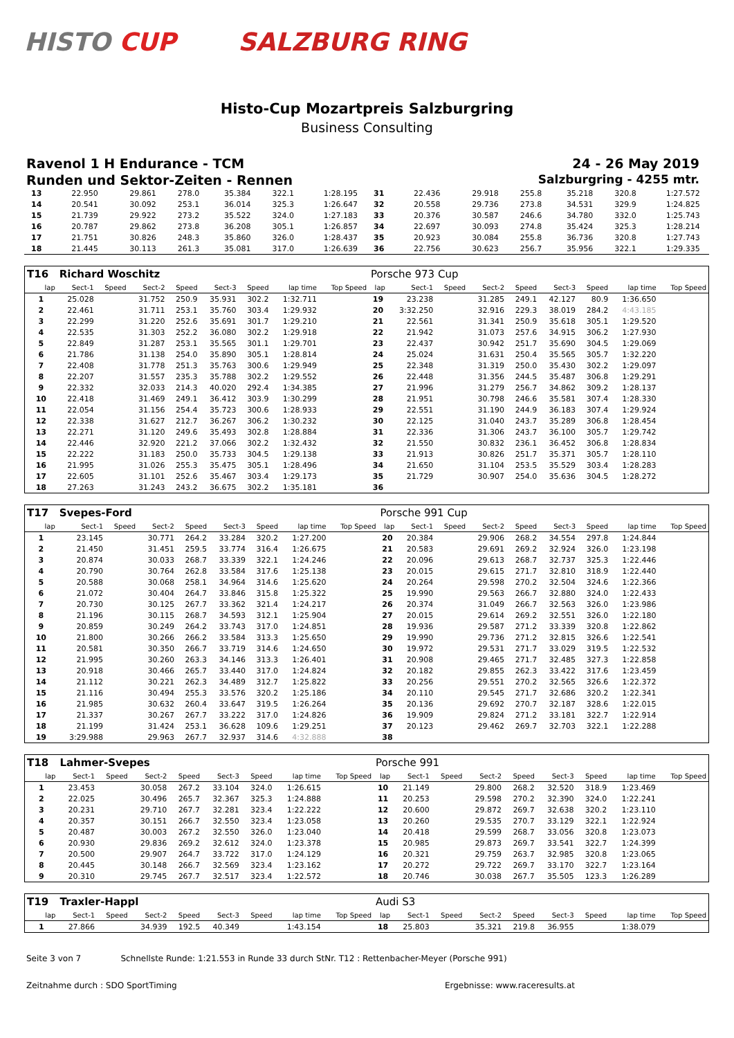HISTO CUP SALZBURG RING
Histo-Cup Mozartpreis Salzburgring
Business Consulting
Ravenol 1 H Endurance - TCM 24 - 26 May 2019
Runden und Sektor-Zeiten - Rennen
Salzburgring - 4255 mtr.
| 13 | 22.950 | | 29.861 | 278.0 | 35.384 | 322.1 | 1:28.195 | | 31 | 22.436 | | 29.918 | 255.8 | 35.218 | 320.8 | 1:27.572 | |
| 14 | 20.541 | | 30.092 | 253.1 | 36.014 | 325.3 | 1:26.647 | | 32 | 20.558 | | 29.736 | 273.8 | 34.531 | 329.9 | 1:24.825 | |
| 15 | 21.739 | | 29.922 | 273.2 | 35.522 | 324.0 | 1:27.183 | | 33 | 20.376 | | 30.587 | 246.6 | 34.780 | 332.0 | 1:25.743 | |
| 16 | 20.787 | | 29.862 | 273.8 | 36.208 | 305.1 | 1:26.857 | | 34 | 22.697 | | 30.093 | 274.8 | 35.424 | 325.3 | 1:28.214 | |
| 17 | 21.751 | | 30.826 | 248.3 | 35.860 | 326.0 | 1:28.437 | | 35 | 20.923 | | 30.084 | 255.8 | 36.736 | 320.8 | 1:27.743 | |
| 18 | 21.445 | | 30.113 | 261.3 | 35.081 | 317.0 | 1:26.639 | | 36 | 22.756 | | 30.623 | 256.7 | 35.956 | 322.1 | 1:29.335 | |
| T16 | Richard Woschitz | | | | | | | | Porsche 973 Cup | | | | | | | | |
| lap | Sect-1 | Speed | Sect-2 | Speed | Sect-3 | Speed | lap time | Top Speed | lap | Sect-1 | Speed | Sect-2 | Speed | Sect-3 | Speed | lap time | Top Speed |
| 1 | 25.028 | | 31.752 | 250.9 | 35.931 | 302.2 | 1:32.711 | | 19 | 23.238 | | 31.285 | 249.1 | 42.127 | 80.9 | 1:36.650 | |
| 2 | 22.461 | | 31.711 | 253.1 | 35.760 | 303.4 | 1:29.932 | | 20 | 3:32.250 | | 32.916 | 229.3 | 38.019 | 284.2 | 4:43.185 | |
| 3 | 22.299 | | 31.220 | 252.6 | 35.691 | 301.7 | 1:29.210 | | 21 | 22.561 | | 31.341 | 250.9 | 35.618 | 305.1 | 1:29.520 | |
| 4 | 22.535 | | 31.303 | 252.2 | 36.080 | 302.2 | 1:29.918 | | 22 | 21.942 | | 31.073 | 257.6 | 34.915 | 306.2 | 1:27.930 | |
| 5 | 22.849 | | 31.287 | 253.1 | 35.565 | 301.1 | 1:29.701 | | 23 | 22.437 | | 30.942 | 251.7 | 35.690 | 304.5 | 1:29.069 | |
| 6 | 21.786 | | 31.138 | 254.0 | 35.890 | 305.1 | 1:28.814 | | 24 | 25.024 | | 31.631 | 250.4 | 35.565 | 305.7 | 1:32.220 | |
| 7 | 22.408 | | 31.778 | 251.3 | 35.763 | 300.6 | 1:29.949 | | 25 | 22.348 | | 31.319 | 250.0 | 35.430 | 302.2 | 1:29.097 | |
| 8 | 22.207 | | 31.557 | 235.3 | 35.788 | 302.2 | 1:29.552 | | 26 | 22.448 | | 31.356 | 244.5 | 35.487 | 306.8 | 1:29.291 | |
| 9 | 22.332 | | 32.033 | 214.3 | 40.020 | 292.4 | 1:34.385 | | 27 | 21.996 | | 31.279 | 256.7 | 34.862 | 309.2 | 1:28.137 | |
| 10 | 22.418 | | 31.469 | 249.1 | 36.412 | 303.9 | 1:30.299 | | 28 | 21.951 | | 30.798 | 246.6 | 35.581 | 307.4 | 1:28.330 | |
| 11 | 22.054 | | 31.156 | 254.4 | 35.723 | 300.6 | 1:28.933 | | 29 | 22.551 | | 31.190 | 244.9 | 36.183 | 307.4 | 1:29.924 | |
| 12 | 22.338 | | 31.627 | 212.7 | 36.267 | 306.2 | 1:30.232 | | 30 | 22.125 | | 31.040 | 243.7 | 35.289 | 306.8 | 1:28.454 | |
| 13 | 22.271 | | 31.120 | 249.6 | 35.493 | 302.8 | 1:28.884 | | 31 | 22.336 | | 31.306 | 243.7 | 36.100 | 305.7 | 1:29.742 | |
| 14 | 22.446 | | 32.920 | 221.2 | 37.066 | 302.2 | 1:32.432 | | 32 | 21.550 | | 30.832 | 236.1 | 36.452 | 306.8 | 1:28.834 | |
| 15 | 22.222 | | 31.183 | 250.0 | 35.733 | 304.5 | 1:29.138 | | 33 | 21.913 | | 30.826 | 251.7 | 35.371 | 305.7 | 1:28.110 | |
| 16 | 21.995 | | 31.026 | 255.3 | 35.475 | 305.1 | 1:28.496 | | 34 | 21.650 | | 31.104 | 253.5 | 35.529 | 303.4 | 1:28.283 | |
| 17 | 22.605 | | 31.101 | 252.6 | 35.467 | 303.4 | 1:29.173 | | 35 | 21.729 | | 30.907 | 254.0 | 35.636 | 304.5 | 1:28.272 | |
| 18 | 27.263 | | 31.243 | 243.2 | 36.675 | 302.2 | 1:35.181 | | 36 | | | | | | | | |
| T17 | Svepes-Ford | | | | | | | | Porsche 991 Cup | | | | | | | | |
| lap | Sect-1 | Speed | Sect-2 | Speed | Sect-3 | Speed | lap time | Top Speed | lap | Sect-1 | Speed | Sect-2 | Speed | Sect-3 | Speed | lap time | Top Speed |
| 1 | 23.145 | | 30.771 | 264.2 | 33.284 | 320.2 | 1:27.200 | | 20 | 20.384 | | 29.906 | 268.2 | 34.554 | 297.8 | 1:24.844 | |
| 2 | 21.450 | | 31.451 | 259.5 | 33.774 | 316.4 | 1:26.675 | | 21 | 20.583 | | 29.691 | 269.2 | 32.924 | 326.0 | 1:23.198 | |
| 3 | 20.874 | | 30.033 | 268.7 | 33.339 | 322.1 | 1:24.246 | | 22 | 20.096 | | 29.613 | 268.7 | 32.737 | 325.3 | 1:22.446 | |
| 4 | 20.790 | | 30.764 | 262.8 | 33.584 | 317.6 | 1:25.138 | | 23 | 20.015 | | 29.615 | 271.7 | 32.810 | 318.9 | 1:22.440 | |
| 5 | 20.588 | | 30.068 | 258.1 | 34.964 | 314.6 | 1:25.620 | | 24 | 20.264 | | 29.598 | 270.2 | 32.504 | 324.6 | 1:22.366 | |
| 6 | 21.072 | | 30.404 | 264.7 | 33.846 | 315.8 | 1:25.322 | | 25 | 19.990 | | 29.563 | 266.7 | 32.880 | 324.0 | 1:22.433 | |
| 7 | 20.730 | | 30.125 | 267.7 | 33.362 | 321.4 | 1:24.217 | | 26 | 20.374 | | 31.049 | 266.7 | 32.563 | 326.0 | 1:23.986 | |
| 8 | 21.196 | | 30.115 | 268.7 | 34.593 | 312.1 | 1:25.904 | | 27 | 20.015 | | 29.614 | 269.2 | 32.551 | 326.0 | 1:22.180 | |
| 9 | 20.859 | | 30.249 | 264.2 | 33.743 | 317.0 | 1:24.851 | | 28 | 19.936 | | 29.587 | 271.2 | 33.339 | 320.8 | 1:22.862 | |
| 10 | 21.800 | | 30.266 | 266.2 | 33.584 | 313.3 | 1:25.650 | | 29 | 19.990 | | 29.736 | 271.2 | 32.815 | 326.6 | 1:22.541 | |
| 11 | 20.581 | | 30.350 | 266.7 | 33.719 | 314.6 | 1:24.650 | | 30 | 19.972 | | 29.531 | 271.7 | 33.029 | 319.5 | 1:22.532 | |
| 12 | 21.995 | | 30.260 | 263.3 | 34.146 | 313.3 | 1:26.401 | | 31 | 20.908 | | 29.465 | 271.7 | 32.485 | 327.3 | 1:22.858 | |
| 13 | 20.918 | | 30.466 | 265.7 | 33.440 | 317.0 | 1:24.824 | | 32 | 20.182 | | 29.855 | 262.3 | 33.422 | 317.6 | 1:23.459 | |
| 14 | 21.112 | | 30.221 | 262.3 | 34.489 | 312.7 | 1:25.822 | | 33 | 20.256 | | 29.551 | 270.2 | 32.565 | 326.6 | 1:22.372 | |
| 15 | 21.116 | | 30.494 | 255.3 | 33.576 | 320.2 | 1:25.186 | | 34 | 20.110 | | 29.545 | 271.7 | 32.686 | 320.2 | 1:22.341 | |
| 16 | 21.985 | | 30.632 | 260.4 | 33.647 | 319.5 | 1:26.264 | | 35 | 20.136 | | 29.692 | 270.7 | 32.187 | 328.6 | 1:22.015 | |
| 17 | 21.337 | | 30.267 | 267.7 | 33.222 | 317.0 | 1:24.826 | | 36 | 19.909 | | 29.824 | 271.2 | 33.181 | 322.7 | 1:22.914 | |
| 18 | 21.199 | | 31.424 | 253.1 | 36.628 | 109.6 | 1:29.251 | | 37 | 20.123 | | 29.462 | 269.7 | 32.703 | 322.1 | 1:22.288 | |
| 19 | 3:29.988 | | 29.963 | 267.7 | 32.937 | 314.6 | 4:32.888 | | 38 | | | | | | | | |
| T18 | Lahmer-Svepes | | | | | | | | Porsche 991 | | | | | | | | |
| lap | Sect-1 | Speed | Sect-2 | Speed | Sect-3 | Speed | lap time | Top Speed | lap | Sect-1 | Speed | Sect-2 | Speed | Sect-3 | Speed | lap time | Top Speed |
| 1 | 23.453 | | 30.058 | 267.2 | 33.104 | 324.0 | 1:26.615 | | 10 | 21.149 | | 29.800 | 268.2 | 32.520 | 318.9 | 1:23.469 | |
| 2 | 22.025 | | 30.496 | 265.7 | 32.367 | 325.3 | 1:24.888 | | 11 | 20.253 | | 29.598 | 270.2 | 32.390 | 324.0 | 1:22.241 | |
| 3 | 20.231 | | 29.710 | 267.7 | 32.281 | 323.4 | 1:22.222 | | 12 | 20.600 | | 29.872 | 269.7 | 32.638 | 320.2 | 1:23.110 | |
| 4 | 20.357 | | 30.151 | 266.7 | 32.550 | 323.4 | 1:23.058 | | 13 | 20.260 | | 29.535 | 270.7 | 33.129 | 322.1 | 1:22.924 | |
| 5 | 20.487 | | 30.003 | 267.2 | 32.550 | 326.0 | 1:23.040 | | 14 | 20.418 | | 29.599 | 268.7 | 33.056 | 320.8 | 1:23.073 | |
| 6 | 20.930 | | 29.836 | 269.2 | 32.612 | 324.0 | 1:23.378 | | 15 | 20.985 | | 29.873 | 269.7 | 33.541 | 322.7 | 1:24.399 | |
| 7 | 20.500 | | 29.907 | 264.7 | 33.722 | 317.0 | 1:24.129 | | 16 | 20.321 | | 29.759 | 263.7 | 32.985 | 320.8 | 1:23.065 | |
| 8 | 20.445 | | 30.148 | 266.7 | 32.569 | 323.4 | 1:23.162 | | 17 | 20.272 | | 29.722 | 269.7 | 33.170 | 322.7 | 1:23.164 | |
| 9 | 20.310 | | 29.745 | 267.7 | 32.517 | 323.4 | 1:22.572 | | 18 | 20.746 | | 30.038 | 267.7 | 35.505 | 123.3 | 1:26.289 | |
| T19 | Traxler-Happl | | | | | | | | Audi S3 | | | | | | | | |
| lap | Sect-1 | Speed | Sect-2 | Speed | Sect-3 | Speed | lap time | Top Speed | lap | Sect-1 | Speed | Sect-2 | Speed | Sect-3 | Speed | lap time | Top Speed |
| 1 | 27.866 | | 34.939 | 192.5 | 40.349 | | 1:43.154 | | 18 | 25.803 | | 35.321 | 219.8 | 36.955 | | 1:38.079 | |
Seite 3 von 7 Schnellste Runde: 1:21.553 in Runde 33 durch StNr. T12 : Rettenbacher-Meyer (Porsche 991)
Zeitnahme durch : SDO SportTiming Ergebnisse: www.raceresults.at